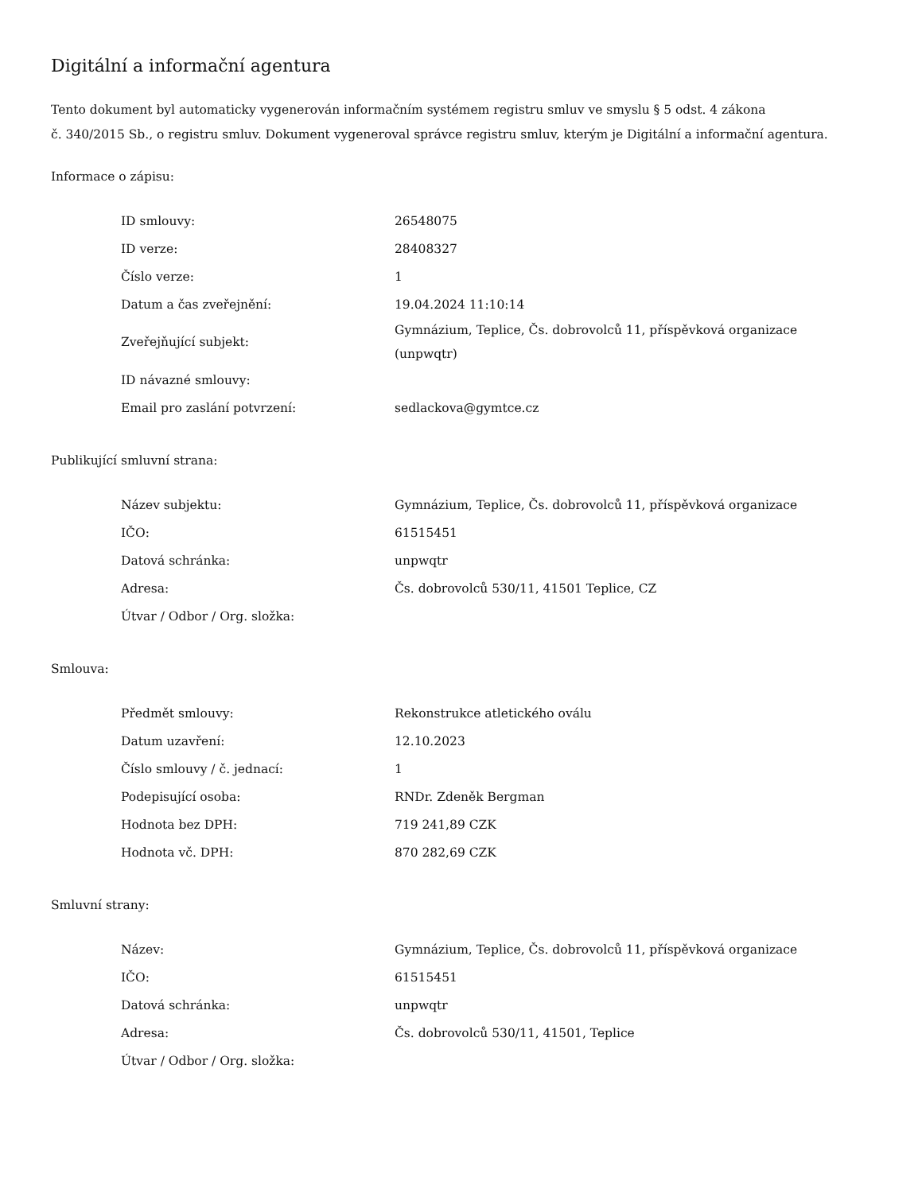Digitální a informační agentura
Tento dokument byl automaticky vygenerován informačním systémem registru smluv ve smyslu § 5 odst. 4 zákona
č. 340/2015 Sb., o registru smluv. Dokument vygeneroval správce registru smluv, kterým je Digitální a informační agentura.
Informace o zápisu:
| ID smlouvy: | 26548075 |
| ID verze: | 28408327 |
| Číslo verze: | 1 |
| Datum a čas zveřejnění: | 19.04.2024 11:10:14 |
| Zveřejňující subjekt: | Gymnázium, Teplice, Čs. dobrovolců 11, příspěvková organizace (unpwqtr) |
| ID návazné smlouvy: | |
| Email pro zaslání potvrzení: | sedlackova@gymtce.cz |
Publikující smluvní strana:
| Název subjektu: | Gymnázium, Teplice, Čs. dobrovolců 11, příspěvková organizace |
| IČO: | 61515451 |
| Datová schránka: | unpwqtr |
| Adresa: | Čs. dobrovolců 530/11, 41501 Teplice, CZ |
| Útvar / Odbor / Org. složka: | |
Smlouva:
| Předmět smlouvy: | Rekonstrukce atletického oválu |
| Datum uzavření: | 12.10.2023 |
| Číslo smlouvy / č. jednací: | 1 |
| Podepisující osoba: | RNDr. Zdeněk Bergman |
| Hodnota bez DPH: | 719 241,89 CZK |
| Hodnota vč. DPH: | 870 282,69 CZK |
Smluvní strany:
| Název: | Gymnázium, Teplice, Čs. dobrovolců 11, příspěvková organizace |
| IČO: | 61515451 |
| Datová schránka: | unpwqtr |
| Adresa: | Čs. dobrovolců 530/11, 41501, Teplice |
| Útvar / Odbor / Org. složka: | |